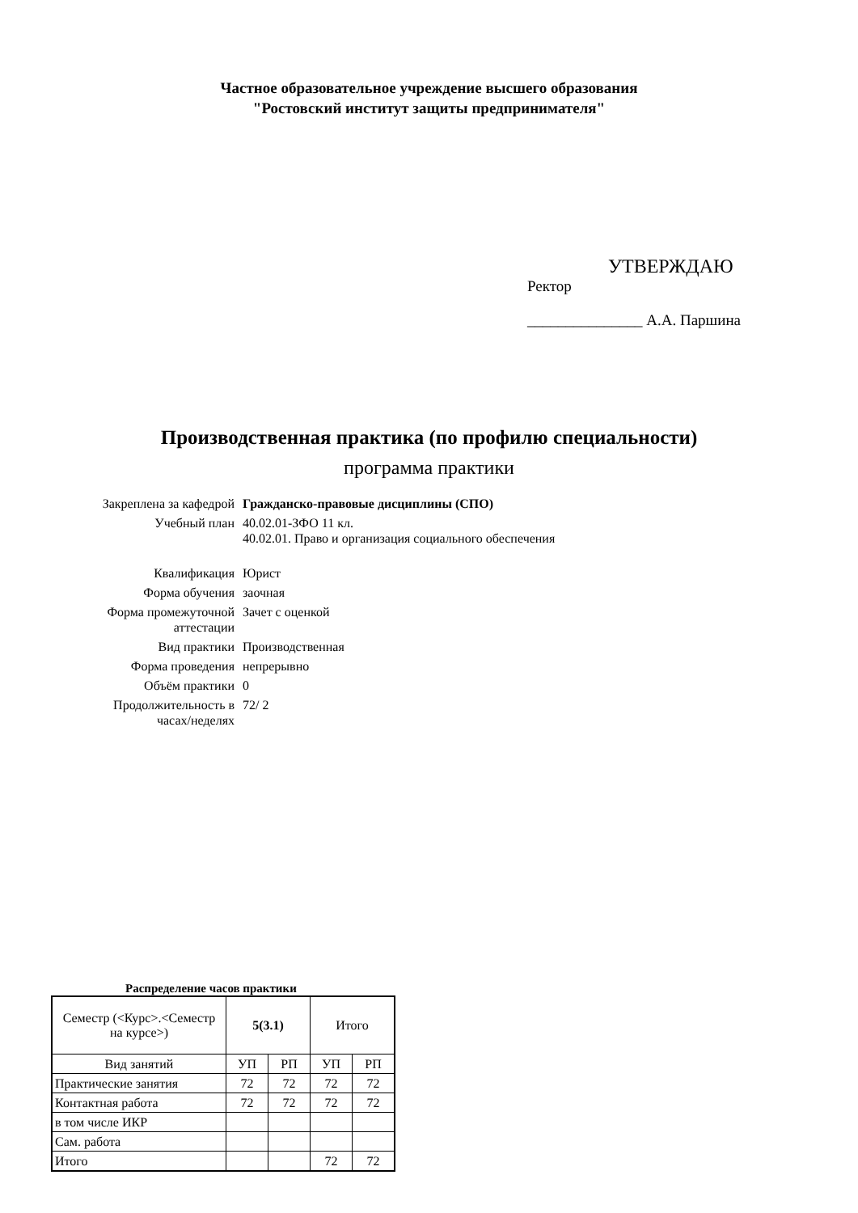Частное образовательное учреждение высшего образования
"Ростовский институт защиты предпринимателя"
УТВЕРЖДАЮ
Ректор
_______________ А.А. Паршина
Производственная практика (по профилю специальности)
программа практики
| Закреплена за кафедрой | Гражданско-правовые дисциплины (СПО) |
| Учебный план | 40.02.01-ЗФО 11 кл. 40.02.01. Право и организация социального обеспечения |
| Квалификация | Юрист |
| Форма обучения | заочная |
| Форма промежуточной аттестации | Зачет с оценкой |
| Вид практики | Производственная |
| Форма проведения | непрерывно |
| Объём практики | 0 |
| Продолжительность в часах/неделях | 72/ 2 |
Распределение часов практики
| Семестр (<Курс>.<Семестр на курсе>) | 5(3.1) | | Итого | |
| --- | --- | --- | --- | --- |
| Вид занятий | УП | РП | УП | РП |
| Практические занятия | 72 | 72 | 72 | 72 |
| Контактная работа | 72 | 72 | 72 | 72 |
| в том числе ИКР | | | | |
| Сам. работа | | | | |
| Итого | | | 72 | 72 |